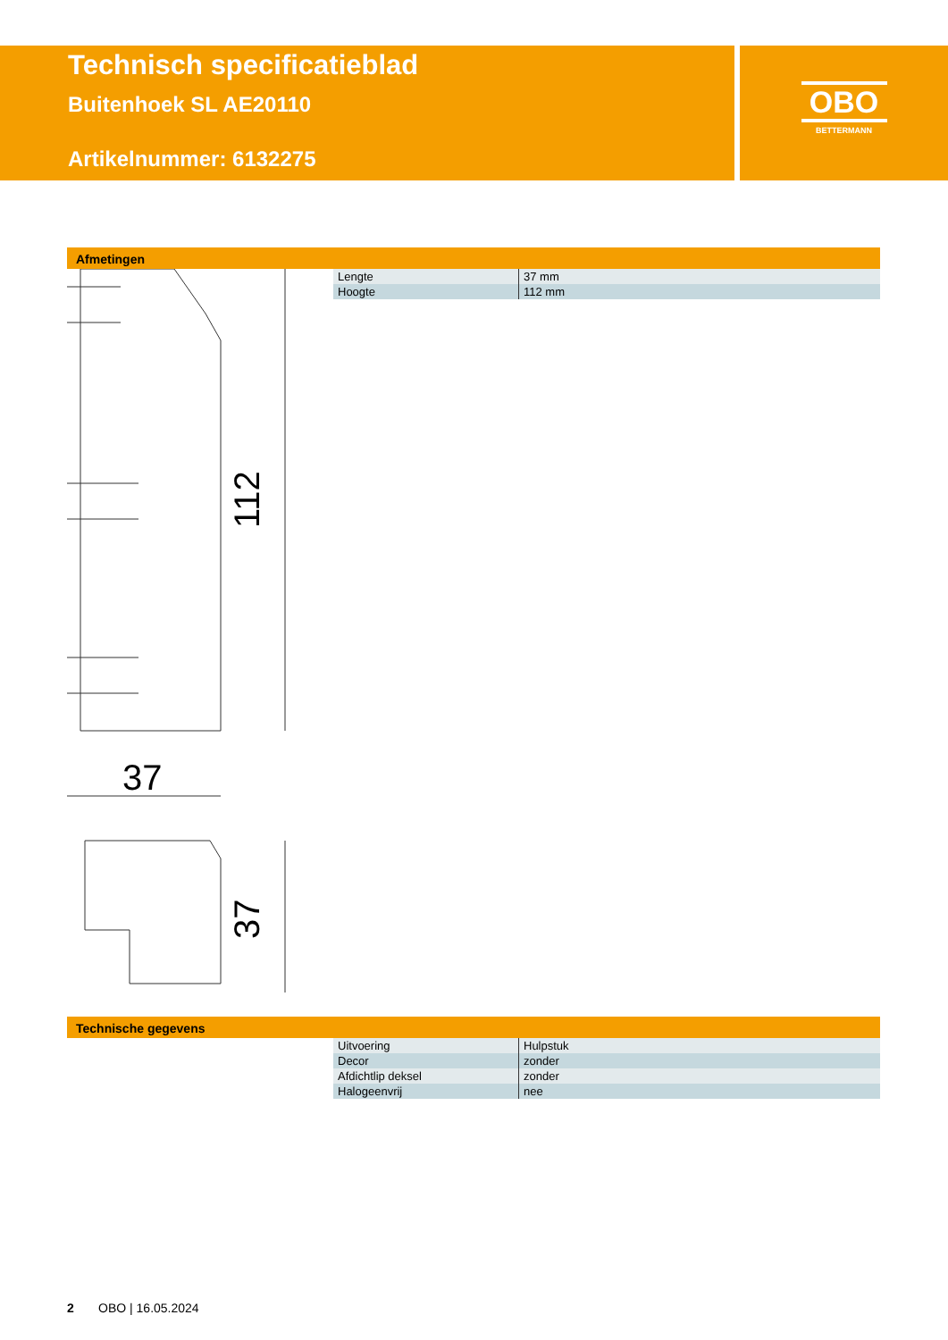Technisch specificatieblad
Buitenhoek SL AE20110
Artikelnummer: 6132275
OBO
BETTERMANN
Afmetingen
| Lengte | 37 mm |
| Hoogte | 112 mm |
112
37
37
Technische gegevens
| Uitvoering | Hulpstuk |
| Decor | zonder |
| Afdichtlip deksel | zonder |
| Halogeenvrij | nee |
2 OBO | 16.05.2024